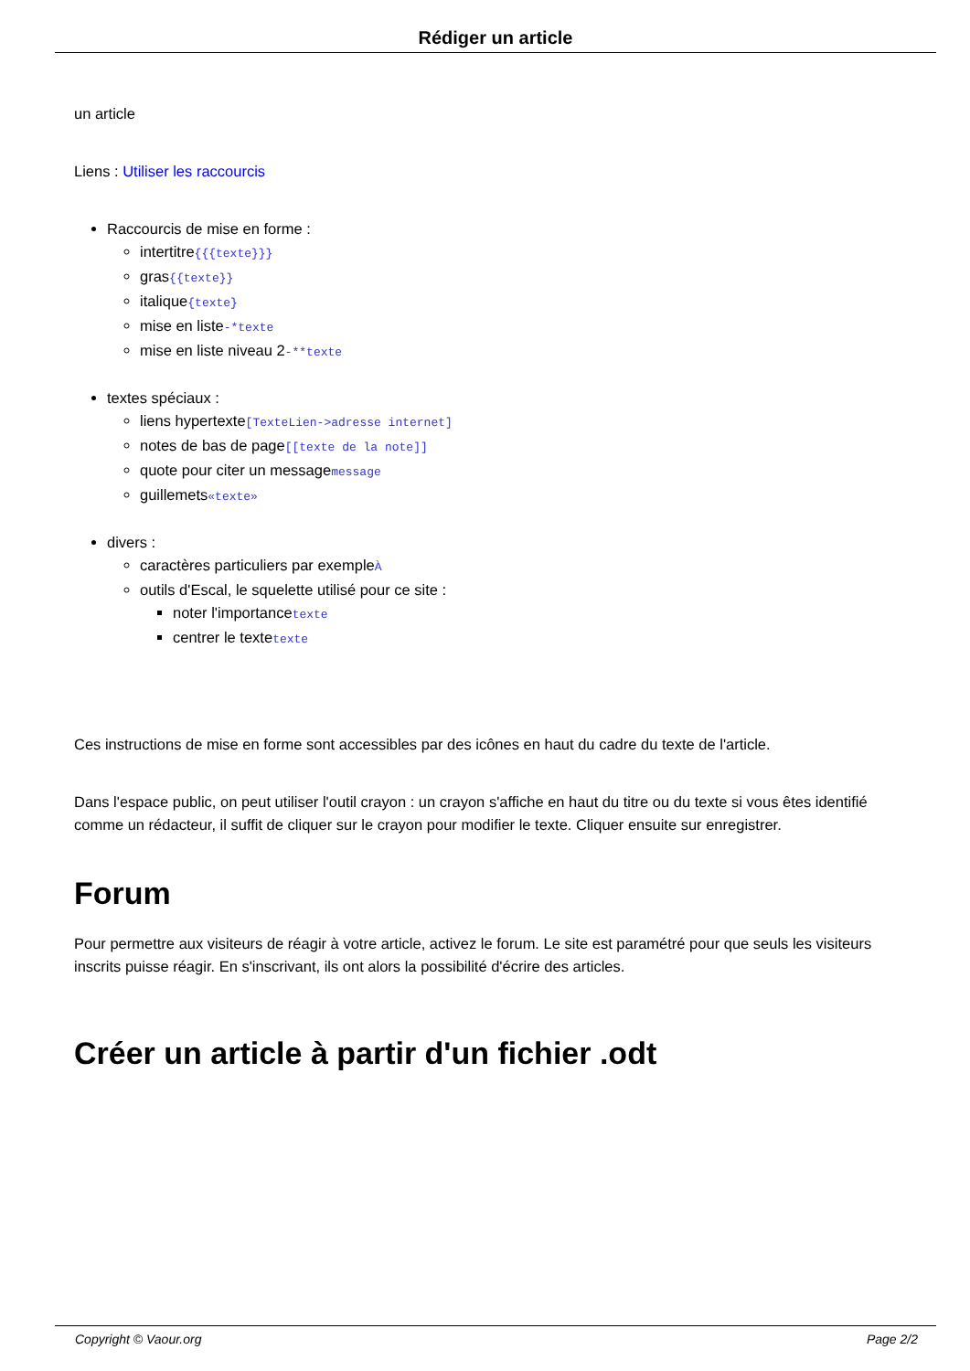Rédiger un article
un article
Liens : Utiliser les raccourcis
Raccourcis de mise en forme :
intertitre{{{texte}}}
gras{{texte}}
italique{texte}
mise en liste-*texte
mise en liste niveau 2-**texte
textes spéciaux :
liens hypertexte[TexteLien->adresse internet]
notes de bas de page[[texte de la note]]
quote pour citer un messagemessage
guillemets«texte»
divers :
caractères particuliers par exempleÀ
outils d'Escal, le squelette utilisé pour ce site :
noter l'importancetexte
centrer le textetexte
Ces instructions de mise en forme sont accessibles par des icônes en haut du cadre du texte de l'article.
Dans l'espace public, on peut utiliser l'outil crayon : un crayon s'affiche en haut du titre ou du texte si vous êtes identifié comme un rédacteur, il suffit de cliquer sur le crayon pour modifier le texte. Cliquer ensuite sur enregistrer.
Forum
Pour permettre aux visiteurs de réagir à votre article, activez le forum. Le site est paramétré pour que seuls les visiteurs inscrits puisse réagir. En s'inscrivant, ils ont alors la possibilité d'écrire des articles.
Créer un article à partir d'un fichier .odt
Copyright © Vaour.org Page 2/2